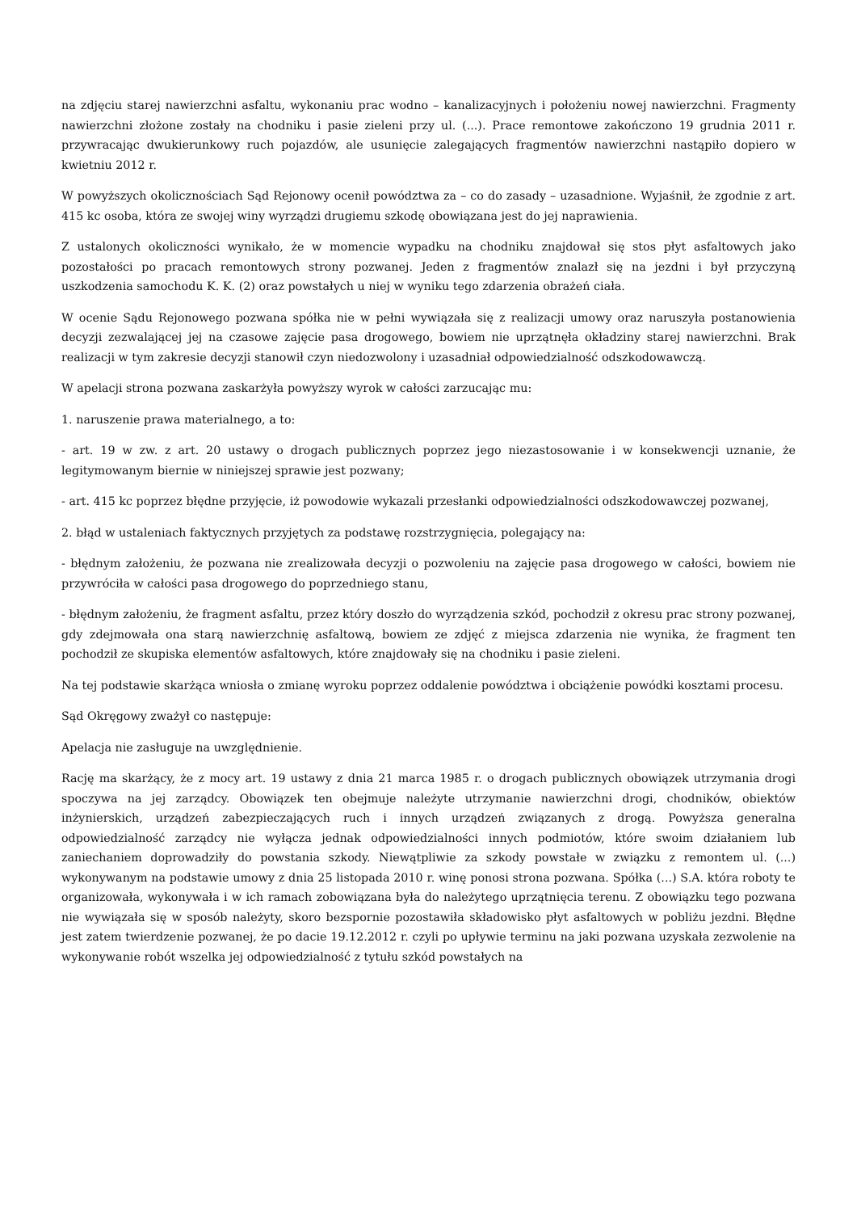na zdjęciu starej nawierzchni asfaltu, wykonaniu prac wodno – kanalizacyjnych i położeniu nowej nawierzchni. Fragmenty nawierzchni złożone zostały na chodniku i pasie zieleni przy ul. (...). Prace remontowe zakończono 19 grudnia 2011 r. przywracając dwukierunkowy ruch pojazdów, ale usunięcie zalegających fragmentów nawierzchni nastąpiło dopiero w kwietniu 2012 r.
W powyższych okolicznościach Sąd Rejonowy ocenił powództwa za – co do zasady – uzasadnione. Wyjaśnił, że zgodnie z art. 415 kc osoba, która ze swojej winy wyrządzi drugiemu szkodę obowiązana jest do jej naprawienia.
Z ustalonych okoliczności wynikało, że w momencie wypadku na chodniku znajdował się stos płyt asfaltowych jako pozostałości po pracach remontowych strony pozwanej. Jeden z fragmentów znalazł się na jezdni i był przyczyną uszkodzenia samochodu K. K. (2) oraz powstałych u niej w wyniku tego zdarzenia obrażeń ciała.
W ocenie Sądu Rejonowego pozwana spółka nie w pełni wywiązała się z realizacji umowy oraz naruszyła postanowienia decyzji zezwalającej jej na czasowe zajęcie pasa drogowego, bowiem nie uprzątnęła okładziny starej nawierzchni. Brak realizacji w tym zakresie decyzji stanowił czyn niedozwolony i uzasadniał odpowiedzialność odszkodowawczą.
W apelacji strona pozwana zaskarżyła powyższy wyrok w całości zarzucając mu:
1. naruszenie prawa materialnego, a to:
- art. 19 w zw. z art. 20 ustawy o drogach publicznych poprzez jego niezastosowanie i w konsekwencji uznanie, że legitymowanym biernie w niniejszej sprawie jest pozwany;
- art. 415 kc poprzez błędne przyjęcie, iż powodowie wykazali przesłanki odpowiedzialności odszkodowawczej pozwanej,
2. błąd w ustaleniach faktycznych przyjętych za podstawę rozstrzygnięcia, polegający na:
- błędnym założeniu, że pozwana nie zrealizowała decyzji o pozwoleniu na zajęcie pasa drogowego w całości, bowiem nie przywróciła w całości pasa drogowego do poprzedniego stanu,
- błędnym założeniu, że fragment asfaltu, przez który doszło do wyrządzenia szkód, pochodził z okresu prac strony pozwanej, gdy zdejmowała ona starą nawierzchnię asfaltową, bowiem ze zdjęć z miejsca zdarzenia nie wynika, że fragment ten pochodził ze skupiska elementów asfaltowych, które znajdowały się na chodniku i pasie zieleni.
Na tej podstawie skarżąca wniosła o zmianę wyroku poprzez oddalenie powództwa i obciążenie powódki kosztami procesu.
Sąd Okręgowy zważył co następuje:
Apelacja nie zasługuje na uwzględnienie.
Rację ma skarżący, że z mocy art. 19 ustawy z dnia 21 marca 1985 r. o drogach publicznych obowiązek utrzymania drogi spoczywa na jej zarządcy. Obowiązek ten obejmuje należyte utrzymanie nawierzchni drogi, chodników, obiektów inżynierskich, urządzeń zabezpieczających ruch i innych urządzeń związanych z drogą. Powyższa generalna odpowiedzialność zarządcy nie wyłącza jednak odpowiedzialności innych podmiotów, które swoim działaniem lub zaniechaniem doprowadziły do powstania szkody. Niewątpliwie za szkody powstałe w związku z remontem ul. (...) wykonywanym na podstawie umowy z dnia 25 listopada 2010 r. winę ponosi strona pozwana. Spółka (...) S.A. która roboty te organizowała, wykonywała i w ich ramach zobowiązana była do należytego uprzątnięcia terenu. Z obowiązku tego pozwana nie wywiązała się w sposób należyty, skoro bezspornie pozostawiła składowisko płyt asfaltowych w pobliżu jezdni. Błędne jest zatem twierdzenie pozwanej, że po dacie 19.12.2012 r. czyli po upływie terminu na jaki pozwana uzyskała zezwolenie na wykonywanie robót wszelka jej odpowiedzialność z tytułu szkód powstałych na